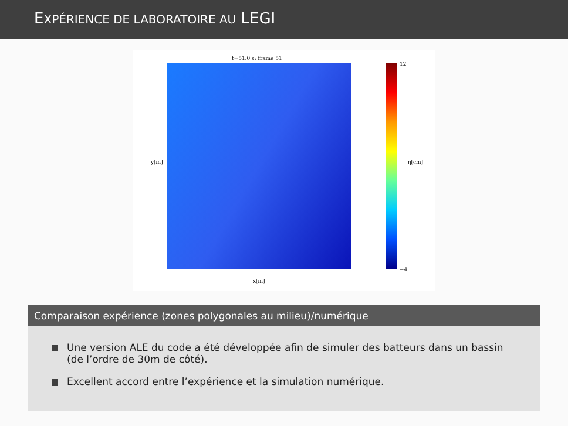EXPÉRIENCE DE LABORATOIRE AU LEGI
t=51.0 s; frame 51
y[m]
x[m]
η[cm]
12
−4
Comparaison expérience (zones polygonales au milieu)/numérique
Une version ALE du code a été développée afin de simuler des batteurs dans un bassin (de l’ordre de 30m de côté).
Excellent accord entre l’expérience et la simulation numérique.